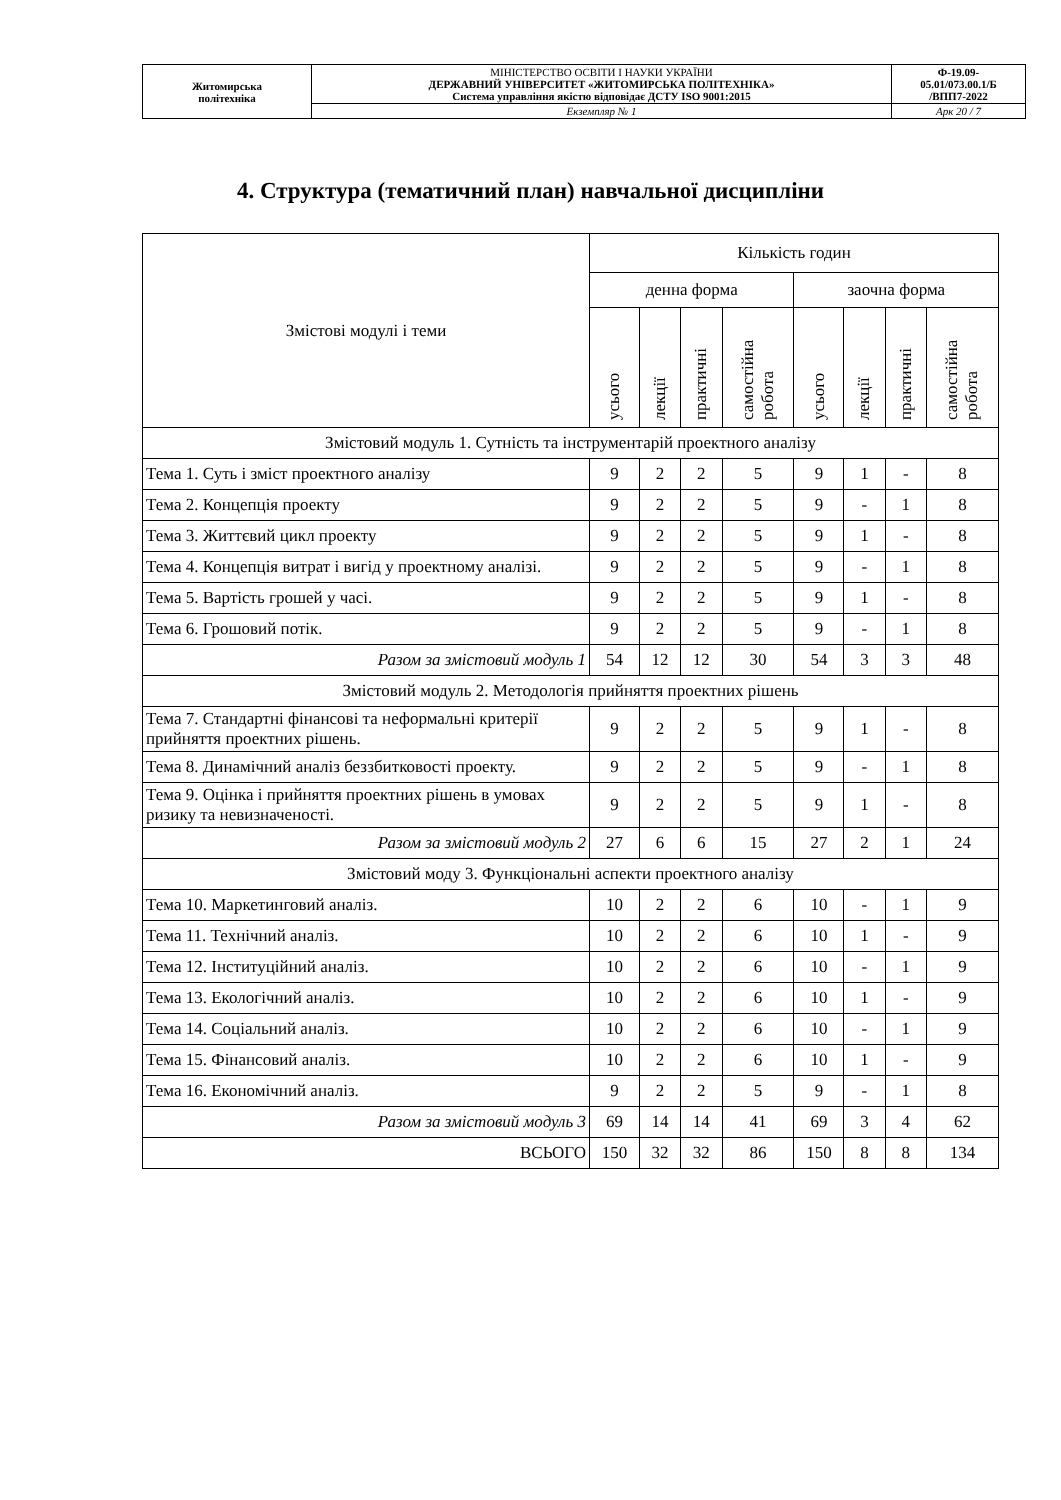| Житомирська політехніка | МІНІСТЕРСТВО ОСВІТИ І НАУКИ УКРАЇНИ ДЕРЖАВНИЙ УНІВЕРСИТЕТ «ЖИТОМИРСЬКА ПОЛІТЕХНІКА» Система управління якістю відповідає ДСТУ ISO 9001:2015 | Ф-19.09- 05.01/073.00.1/Б /ВПП7-2022 |
| | Екземпляр № 1 | Арк 20 / 7 |
4. Структура (тематичний план) навчальної дисципліни
| Змістові модулі і теми | Кількість годин | | | | | | | |
| --- | --- | --- | --- | --- | --- | --- | --- | --- |
| | денна форма | | | | заочна форма | | | |
| | усього | лекції | практичні | самостійна робота | усього | лекції | практичні | самостійна робота |
| Змістовий модуль 1. Сутність та інструментарій проектного аналізу | | | | | | | | |
| Тема 1. Суть і зміст проектного аналізу | 9 | 2 | 2 | 5 | 9 | 1 | - | 8 |
| Тема 2. Концепція проекту | 9 | 2 | 2 | 5 | 9 | - | 1 | 8 |
| Тема 3. Життєвий цикл проекту | 9 | 2 | 2 | 5 | 9 | 1 | - | 8 |
| Тема 4. Концепція витрат і вигід у проектному аналізі. | 9 | 2 | 2 | 5 | 9 | - | 1 | 8 |
| Тема 5. Вартість грошей у часі. | 9 | 2 | 2 | 5 | 9 | 1 | - | 8 |
| Тема 6. Грошовий потік. | 9 | 2 | 2 | 5 | 9 | - | 1 | 8 |
| Разом за змістовий модуль 1 | 54 | 12 | 12 | 30 | 54 | 3 | 3 | 48 |
| Змістовий модуль 2. Методологія прийняття проектних рішень | | | | | | | | |
| Тема 7. Стандартні фінансові та неформальні критерії прийняття проектних рішень. | 9 | 2 | 2 | 5 | 9 | 1 | - | 8 |
| Тема 8. Динамічний аналіз беззбитковості проекту. | 9 | 2 | 2 | 5 | 9 | - | 1 | 8 |
| Тема 9. Оцінка і прийняття проектних рішень в умовах ризику та невизначеності. | 9 | 2 | 2 | 5 | 9 | 1 | - | 8 |
| Разом за змістовий модуль 2 | 27 | 6 | 6 | 15 | 27 | 2 | 1 | 24 |
| Змістовий моду 3. Функціональні аспекти проектного аналізу | | | | | | | | |
| Тема 10. Маркетинговий аналіз. | 10 | 2 | 2 | 6 | 10 | - | 1 | 9 |
| Тема 11. Технічний аналіз. | 10 | 2 | 2 | 6 | 10 | 1 | - | 9 |
| Тема 12. Інституційний аналіз. | 10 | 2 | 2 | 6 | 10 | - | 1 | 9 |
| Тема 13. Екологічний аналіз. | 10 | 2 | 2 | 6 | 10 | 1 | - | 9 |
| Тема 14. Соціальний аналіз. | 10 | 2 | 2 | 6 | 10 | - | 1 | 9 |
| Тема 15. Фінансовий аналіз. | 10 | 2 | 2 | 6 | 10 | 1 | - | 9 |
| Тема 16. Економічний аналіз. | 9 | 2 | 2 | 5 | 9 | - | 1 | 8 |
| Разом за змістовий модуль 3 | 69 | 14 | 14 | 41 | 69 | 3 | 4 | 62 |
| ВСЬОГО | 150 | 32 | 32 | 86 | 150 | 8 | 8 | 134 |